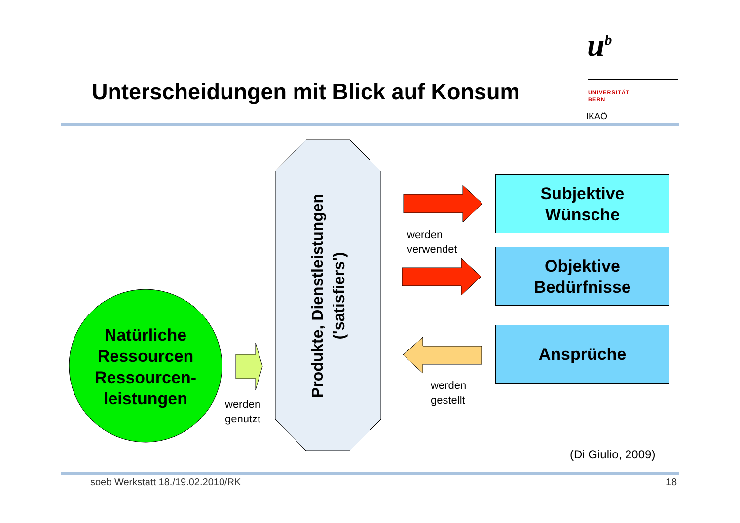u<sup>b</sup>
UNIVERSITÄT
BERN
IKAÖ
Unterscheidungen mit Blick auf Konsum
Natürliche Ressourcen Ressourcen-leistungen
werden
genutzt
Produkte, Dienstleistungen ('satisfiers')
werden
verwendet
werden
gestellt
Subjektive
Wünsche
Objektive
Bedürfnisse
Ansprüche
(Di Giulio, 2009)
soeb Werkstatt 18./19.02.2010/RK
18